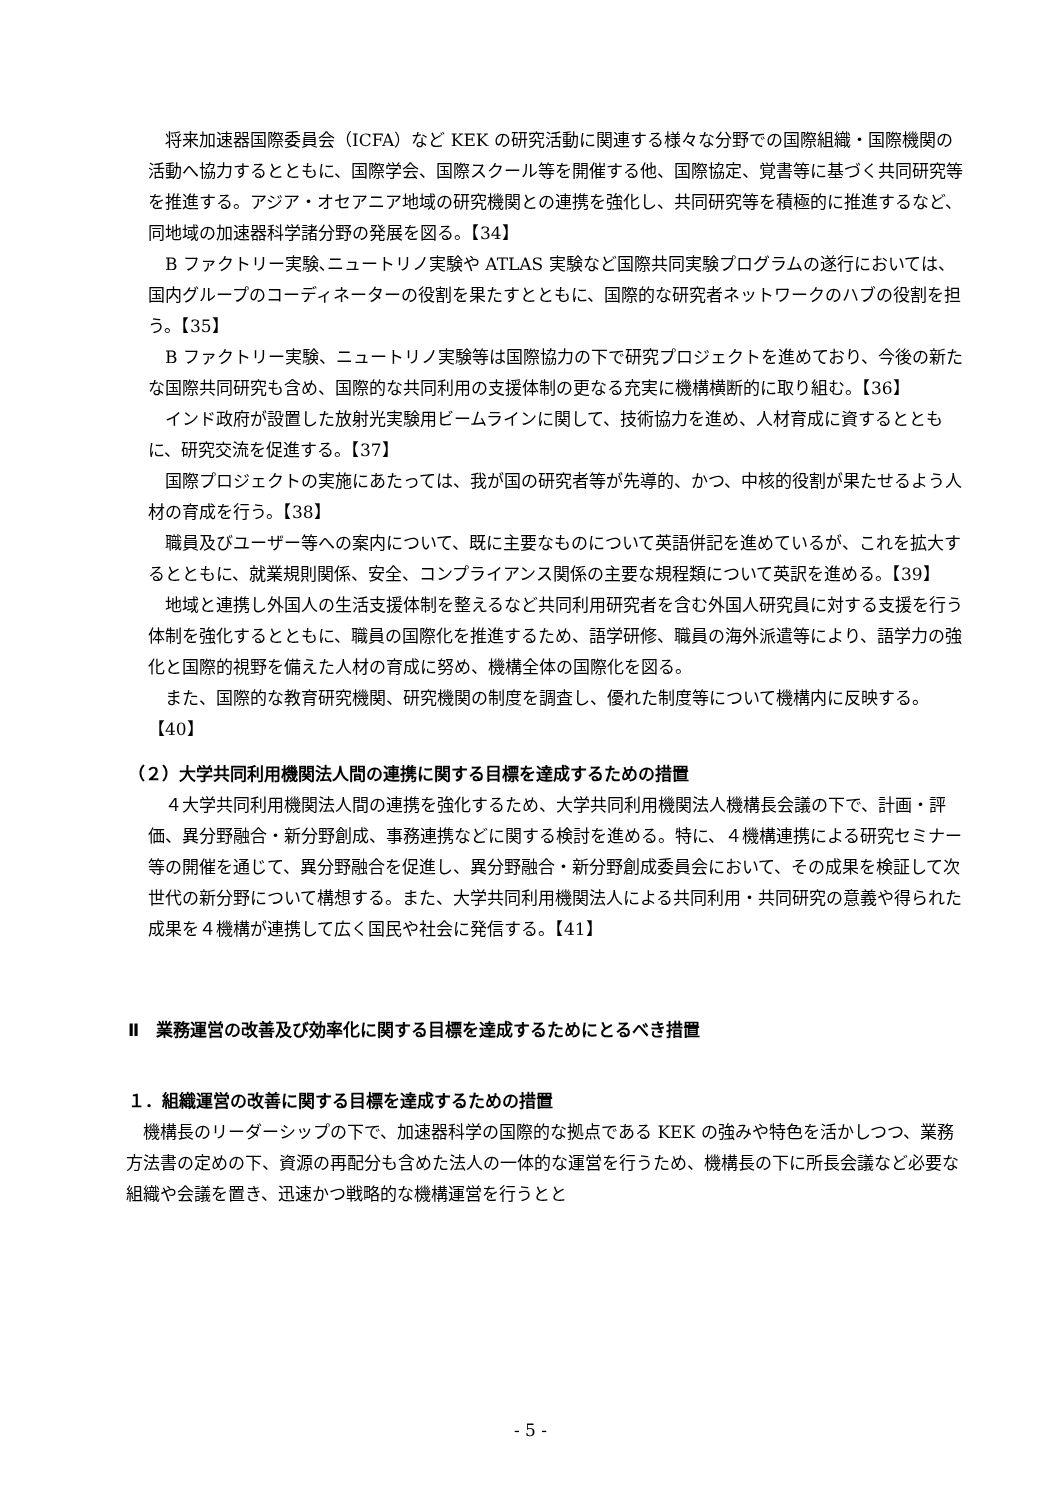将来加速器国際委員会（ICFA）など KEK の研究活動に関連する様々な分野での国際組織・国際機関の活動へ協力するとともに、国際学会、国際スクール等を開催する他、国際協定、覚書等に基づく共同研究等を推進する。アジア・オセアニア地域の研究機関との連携を強化し、共同研究等を積極的に推進するなど、同地域の加速器科学諸分野の発展を図る。【34】
B ファクトリー実験､ニュートリノ実験や ATLAS 実験など国際共同実験プログラムの遂行においては、国内グループのコーディネーターの役割を果たすとともに、国際的な研究者ネットワークのハブの役割を担う。【35】
B ファクトリー実験、ニュートリノ実験等は国際協力の下で研究プロジェクトを進めており、今後の新たな国際共同研究も含め、国際的な共同利用の支援体制の更なる充実に機構横断的に取り組む。【36】
インド政府が設置した放射光実験用ビームラインに関して、技術協力を進め、人材育成に資するとともに、研究交流を促進する。【37】
国際プロジェクトの実施にあたっては、我が国の研究者等が先導的、かつ、中核的役割が果たせるよう人材の育成を行う。【38】
職員及びユーザー等への案内について、既に主要なものについて英語併記を進めているが、これを拡大するとともに、就業規則関係、安全、コンプライアンス関係の主要な規程類について英訳を進める。【39】
地域と連携し外国人の生活支援体制を整えるなど共同利用研究者を含む外国人研究員に対する支援を行う体制を強化するとともに、職員の国際化を推進するため、語学研修、職員の海外派遣等により、語学力の強化と国際的視野を備えた人材の育成に努め、機構全体の国際化を図る。
また、国際的な教育研究機関、研究機関の制度を調査し、優れた制度等について機構内に反映する。【40】
（２）大学共同利用機関法人間の連携に関する目標を達成するための措置
４大学共同利用機関法人間の連携を強化するため、大学共同利用機関法人機構長会議の下で、計画・評価、異分野融合・新分野創成、事務連携などに関する検討を進める。特に、４機構連携による研究セミナー等の開催を通じて、異分野融合を促進し、異分野融合・新分野創成委員会において、その成果を検証して次世代の新分野について構想する。また、大学共同利用機関法人による共同利用・共同研究の意義や得られた成果を４機構が連携して広く国民や社会に発信する。【41】
Ⅱ　業務運営の改善及び効率化に関する目標を達成するためにとるべき措置
１．組織運営の改善に関する目標を達成するための措置
機構長のリーダーシップの下で、加速器科学の国際的な拠点である KEK の強みや特色を活かしつつ、業務方法書の定めの下、資源の再配分も含めた法人の一体的な運営を行うため、機構長の下に所長会議など必要な組織や会議を置き、迅速かつ戦略的な機構運営を行うとと
- 5 -